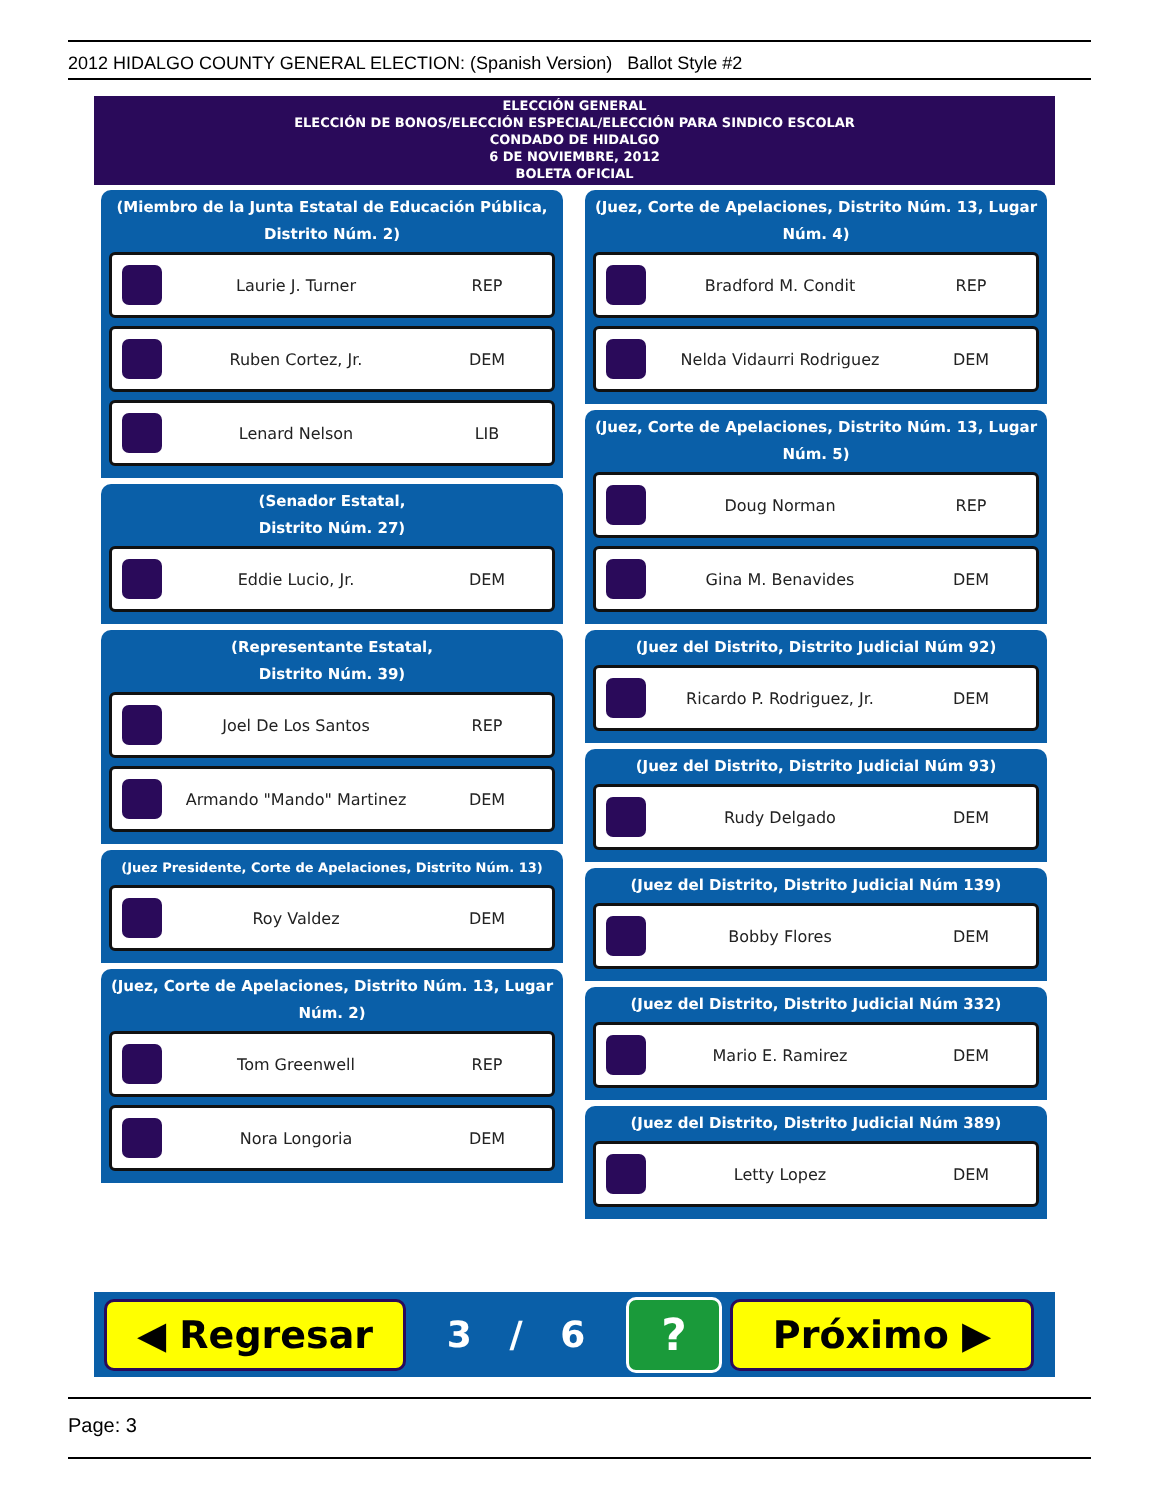2012 HIDALGO COUNTY GENERAL ELECTION: (Spanish Version) Ballot Style #2
ELECCIÓN GENERAL
ELECCIÓN DE BONOS/ELECCIÓN ESPECIAL/ELECCIÓN PARA SINDICO ESCOLAR
CONDADO DE HIDALGO
6 DE NOVIEMBRE, 2012
BOLETA OFICIAL
(Miembro de la Junta Estatal de Educación Pública, Distrito Núm. 2)
Laurie J. Turner REP
Ruben Cortez, Jr. DEM
Lenard Nelson LIB
(Senador Estatal,
Distrito Núm. 27)
Eddie Lucio, Jr. DEM
(Representante Estatal,
Distrito Núm. 39)
Joel De Los Santos REP
Armando "Mando" Martinez DEM
(Juez Presidente, Corte de Apelaciones, Distrito Núm. 13)
Roy Valdez DEM
(Juez, Corte de Apelaciones, Distrito Núm. 13, Lugar Núm. 2)
Tom Greenwell REP
Nora Longoria DEM
(Juez, Corte de Apelaciones, Distrito Núm. 13, Lugar Núm. 4)
Bradford M. Condit REP
Nelda Vidaurri Rodriguez DEM
(Juez, Corte de Apelaciones, Distrito Núm. 13, Lugar Núm. 5)
Doug Norman REP
Gina M. Benavides DEM
(Juez del Distrito, Distrito Judicial Núm 92)
Ricardo P. Rodriguez, Jr. DEM
(Juez del Distrito, Distrito Judicial Núm 93)
Rudy Delgado DEM
(Juez del Distrito, Distrito Judicial Núm 139)
Bobby Flores DEM
(Juez del Distrito, Distrito Judicial Núm 332)
Mario E. Ramirez DEM
(Juez del Distrito, Distrito Judicial Núm 389)
Letty Lopez DEM
◀ Regresar
3 / 6
?
Próximo ▶
Page: 3